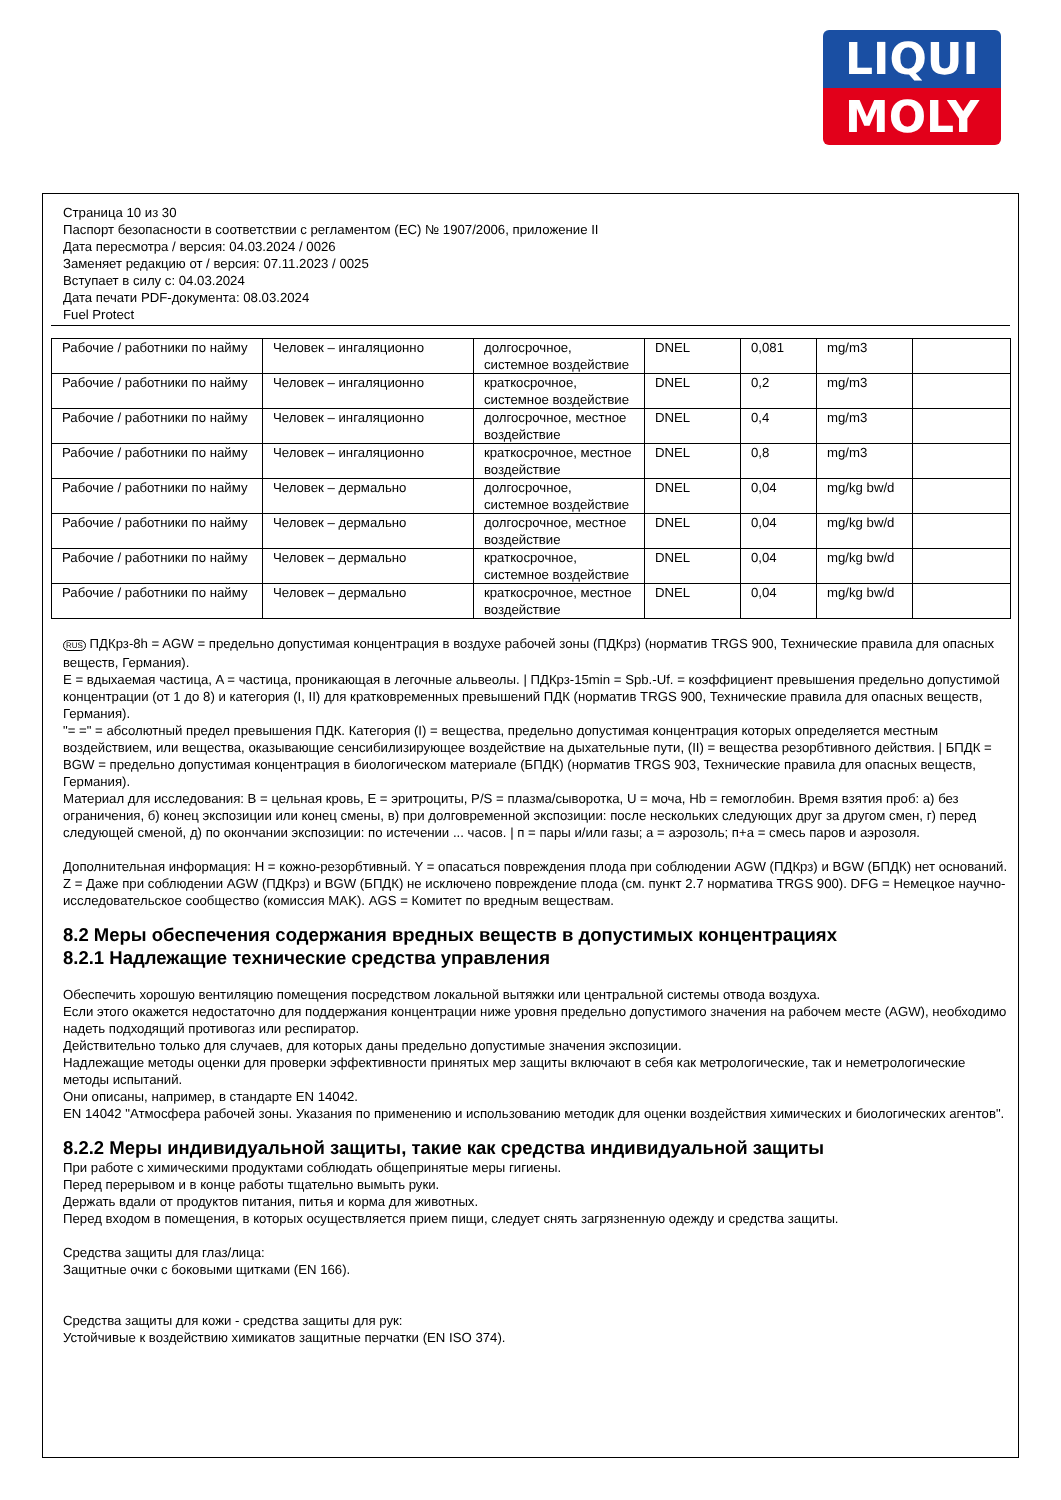LIQUI
MOLY
Страница 10 из 30
Паспорт безопасности в соответствии с регламентом (ЕС) № 1907/2006, приложение II
Дата пересмотра / версия: 04.03.2024 / 0026
Заменяет редакцию от / версия: 07.11.2023 / 0025
Вступает в силу с: 04.03.2024
Дата печати PDF-документа: 08.03.2024
Fuel Protect
| Рабочие / работники по найму | Человек – ингаляционно | долгосрочное, системное воздействие | DNEL | 0,081 | mg/m3 | |
| Рабочие / работники по найму | Человек – ингаляционно | краткосрочное, системное воздействие | DNEL | 0,2 | mg/m3 | |
| Рабочие / работники по найму | Человек – ингаляционно | долгосрочное, местное воздействие | DNEL | 0,4 | mg/m3 | |
| Рабочие / работники по найму | Человек – ингаляционно | краткосрочное, местное воздействие | DNEL | 0,8 | mg/m3 | |
| Рабочие / работники по найму | Человек – дермально | долгосрочное, системное воздействие | DNEL | 0,04 | mg/kg bw/d | |
| Рабочие / работники по найму | Человек – дермально | долгосрочное, местное воздействие | DNEL | 0,04 | mg/kg bw/d | |
| Рабочие / работники по найму | Человек – дермально | краткосрочное, системное воздействие | DNEL | 0,04 | mg/kg bw/d | |
| Рабочие / работники по найму | Человек – дермально | краткосрочное, местное воздействие | DNEL | 0,04 | mg/kg bw/d | |
RUS ПДКрз-8h = AGW = предельно допустимая концентрация в воздухе рабочей зоны (ПДКрз) (норматив TRGS 900, Технические правила для опасных веществ, Германия).
E = вдыхаемая частица, A = частица, проникающая в легочные альвеолы. | ПДКрз-15min = Spb.-Uf. = коэффициент превышения предельно допустимой концентрации (от 1 до 8) и категория (I, II) для кратковременных превышений ПДК (норматив TRGS 900, Технические правила для опасных веществ, Германия).
"= =" = абсолютный предел превышения ПДК. Категория (I) = вещества, предельно допустимая концентрация которых определяется местным воздействием, или вещества, оказывающие сенсибилизирующее воздействие на дыхательные пути, (II) = вещества резорбтивного действия. | БПДК = BGW = предельно допустимая концентрация в биологическом материале (БПДК) (норматив TRGS 903, Технические правила для опасных веществ, Германия).
Материал для исследования: B = цельная кровь, E = эритроциты, P/S = плазма/сыворотка, U = моча, Hb = гемоглобин. Время взятия проб: а) без ограничения, б) конец экспозиции или конец смены, в) при долговременной экспозиции: после нескольких следующих друг за другом смен, г) перед следующей сменой, д) по окончании экспозиции: по истечении ... часов. | п = пары и/или газы; а = аэрозоль; п+а = смесь паров и аэрозоля.
Дополнительная информация: H = кожно-резорбтивный. Y = опасаться повреждения плода при соблюдении AGW (ПДКрз) и BGW (БПДК) нет оснований. Z = Даже при соблюдении AGW (ПДКрз) и BGW (БПДК) не исключено повреждение плода (см. пункт 2.7 норматива TRGS 900). DFG = Немецкое научно-исследовательское сообщество (комиссия MAK). AGS = Комитет по вредным веществам.
8.2 Меры обеспечения содержания вредных веществ в допустимых концентрациях
8.2.1 Надлежащие технические средства управления
Обеспечить хорошую вентиляцию помещения посредством локальной вытяжки или центральной системы отвода воздуха.
Если этого окажется недостаточно для поддержания концентрации ниже уровня предельно допустимого значения на рабочем месте (AGW), необходимо надеть подходящий противогаз или респиратор.
Действительно только для случаев, для которых даны предельно допустимые значения экспозиции.
Надлежащие методы оценки для проверки эффективности принятых мер защиты включают в себя как метрологические, так и неметрологические методы испытаний.
Они описаны, например, в стандарте EN 14042.
EN 14042 "Атмосфера рабочей зоны. Указания по применению и использованию методик для оценки воздействия химических и биологических агентов".
8.2.2 Меры индивидуальной защиты, такие как средства индивидуальной защиты
При работе с химическими продуктами соблюдать общепринятые меры гигиены.
Перед перерывом и в конце работы тщательно вымыть руки.
Держать вдали от продуктов питания, питья и корма для животных.
Перед входом в помещения, в которых осуществляется прием пищи, следует снять загрязненную одежду и средства защиты.
Средства защиты для глаз/лица:
Защитные очки с боковыми щитками (EN 166).
Средства защиты для кожи - средства защиты для рук:
Устойчивые к воздействию химикатов защитные перчатки (EN ISO 374).